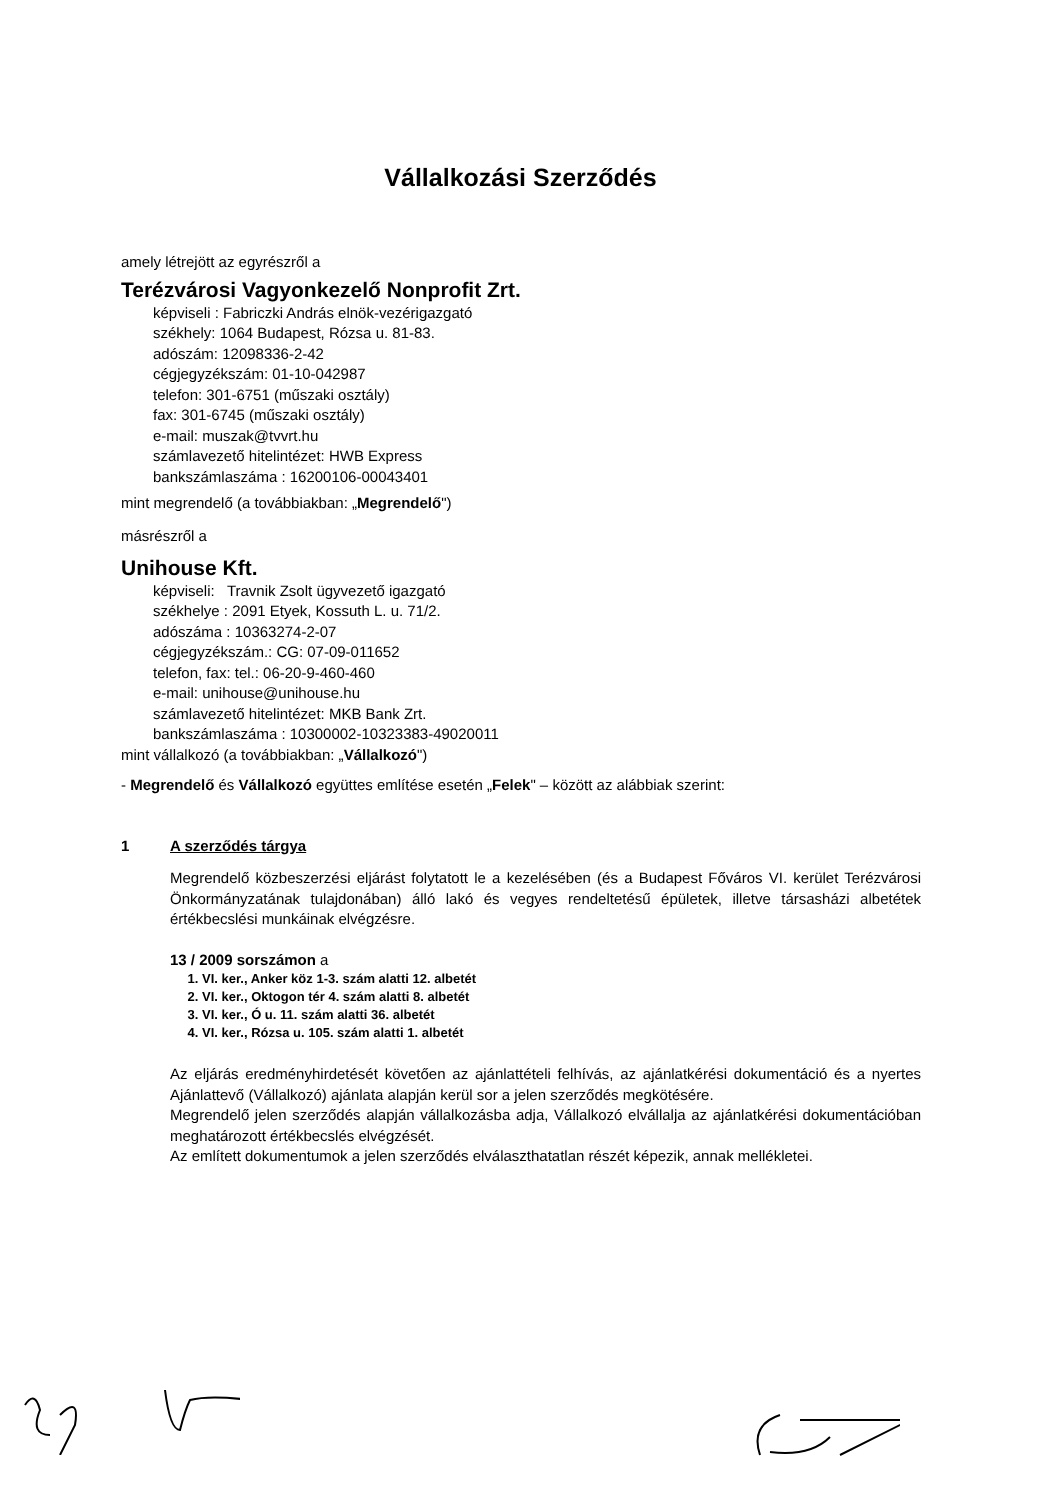Vállalkozási Szerződés
amely létrejött az egyrészről a
Terézvárosi Vagyonkezelő Nonprofit Zrt.
képviseli : Fabriczki András elnök-vezérigazgató
székhely: 1064 Budapest, Rózsa u. 81-83.
adószám: 12098336-2-42
cégjegyzékszám: 01-10-042987
telefon: 301-6751 (műszaki osztály)
fax: 301-6745 (műszaki osztály)
e-mail: muszak@tvvrt.hu
számlavezető hitelintézet: HWB Express
bankszámlaszáma : 16200106-00043401
mint megrendelő (a továbbiakban: „Megrendelő")
másrészről a
Unihouse Kft.
képviseli: Travnik Zsolt ügyvezető igazgató
székhelye : 2091 Etyek, Kossuth L. u. 71/2.
adószáma : 10363274-2-07
cégjegyzékszám.: CG: 07-09-011652
telefon, fax: tel.: 06-20-9-460-460
e-mail: unihouse@unihouse.hu
számlavezető hitelintézet: MKB Bank Zrt.
bankszámlaszáma : 10300002-10323383-49020011
mint vállalkozó (a továbbiakban: „Vállalkozó")
- Megrendelő és Vállalkozó együttes említése esetén „Felek" – között az alábbiak szerint:
1 A szerződés tárgya
Megrendelő közbeszerzési eljárást folytatott le a kezelésében (és a Budapest Főváros VI. kerület Terézvárosi Önkormányzatának tulajdonában) álló lakó és vegyes rendeltetésű épületek, illetve társasházi albetétek értékbecslési munkáinak elvégzésre.
13 / 2009 sorszámon a
1. VI. ker., Anker köz 1-3. szám alatti 12. albetét
2. VI. ker., Oktogon tér 4. szám alatti 8. albetét
3. VI. ker., Ó u. 11. szám alatti 36. albetét
4. VI. ker., Rózsa u. 105. szám alatti 1. albetét
Az eljárás eredményhirdetését követően az ajánlattételi felhívás, az ajánlatkérési dokumentáció és a nyertes Ajánlattevő (Vállalkozó) ajánlata alapján kerül sor a jelen szerződés megkötésére.
Megrendelő jelen szerződés alapján vállalkozásba adja, Vállalkozó elvállalja az ajánlatkérési dokumentációban meghatározott értékbecslés elvégzését.
Az említett dokumentumok a jelen szerződés elválaszthatatlan részét képezik, annak mellékletei.